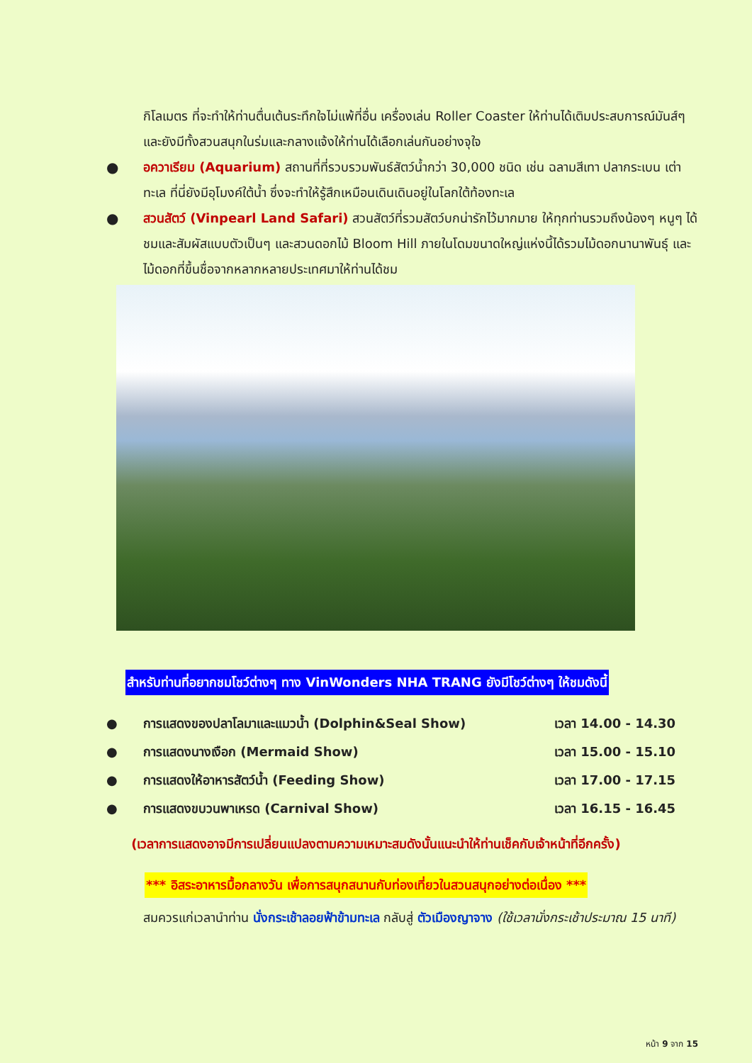กิโลเมตร ที่จะทำให้ท่านตื่นเต้นระทึกใจไม่แพ้ที่อื่น เครื่องเล่น Roller Coaster ให้ท่านได้เติมประสบการณ์มันส์ๆ และยังมีทั้งสวนสนุกในร่มและกลางแจ้งให้ท่านได้เลือกเล่นกันอย่างจุใจ
● อควาเรียม (Aquarium) สถานที่ที่รวบรวมพันธ์สัตว์น้ำกว่า 30,000 ชนิด เช่น ฉลามสีเทา ปลากระเบน เต่าทะเล ที่นี่ยังมีอุโมงค์ใต้น้ำ ซึ่งจะทำให้รู้สึกเหมือนเดินเดินอยู่ในโลกใต้ท้องทะเล
● สวนสัตว์ (Vinpearl Land Safari) สวนสัตว์ที่รวมสัตว์บกน่ารักไว้มากมาย ให้ทุกท่านรวมถึงน้องๆ หนูๆ ได้ชมและสัมผัสแบบตัวเป็นๆ และสวนดอกไม้ Bloom Hill ภายในโดมขนาดใหญ่แห่งนี้ได้รวมไม้ดอกนานาพันธุ์ และไม้ดอกที่ขึ้นชื่อจากหลากหลายประเทศมาให้ท่านได้ชม
สำหรับท่านที่อยากชมโชว์ต่างๆ ทาง VinWonders NHA TRANG ยังมีโชว์ต่างๆ ให้ชมดังนี้
● การแสดงของปลาโลมาและแมวน้ำ (Dolphin&Seal Show) เวลา 14.00 - 14.30
● การแสดงนางเงือก (Mermaid Show) เวลา 15.00 - 15.10
● การแสดงให้อาหารสัตว์น้ำ (Feeding Show) เวลา 17.00 - 17.15
● การแสดงขบวนพาเหรด (Carnival Show) เวลา 16.15 - 16.45
(เวลาการแสดงอาจมีการเปลี่ยนแปลงตามความเหมาะสมดังนั้นแนะนำให้ท่านเช็คกับเจ้าหน้าที่อีกครั้ง)
*** อิสระอาหารมื้อกลางวัน เพื่อการสนุกสนานกับท่องเที่ยวในสวนสนุกอย่างต่อเนื่อง ***
สมควรแก่เวลานำท่าน นั่งกระเช้าลอยฟ้าข้ามทะเล กลับสู่ ตัวเมืองญาจาง (ใช้เวลานั่งกระเช้าประมาณ 15 นาที)
หน้า 9 จาก 15